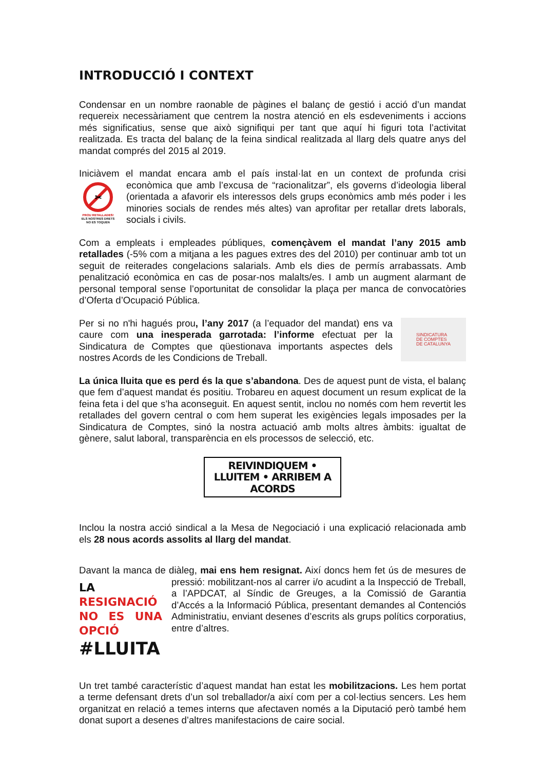INTRODUCCIÓ I CONTEXT
Condensar en un nombre raonable de pàgines el balanç de gestió i acció d’un mandat requereix necessàriament que centrem la nostra atenció en els esdeveniments i accions més significatius, sense que això signifiqui per tant que aquí hi figuri tota l’activitat realitzada. Es tracta del balanç de la feina sindical realitzada al llarg dels quatre anys del mandat comprés del 2015 al 2019.
Iniciàvem el mandat encara amb el país instal·lat en un context de profunda crisi
✂
PROU RETALLADES!
ELS NOSTRES DRETS NO ES TOQUEN econòmica que amb l’excusa de “racionalitzar”, els governs d’ideologia liberal (orientada a afavorir els interessos dels grups econòmics amb més poder i les minories socials de rendes més altes) van aprofitar per retallar drets laborals, socials i civils.
Com a empleats i empleades públiques, començàvem el mandat l’any 2015 amb retallades (-5% com a mitjana a les pagues extres des del 2010) per continuar amb tot un seguit de reiterades congelacions salarials. Amb els dies de permís arrabassats. Amb penalització econòmica en cas de posar-nos malalts/es. I amb un augment alarmant de personal temporal sense l’oportunitat de consolidar la plaça per manca de convocatòries d’Oferta d’Ocupació Pública.
SINDICATURA
DE COMPTES
DE CATALUNYA
Per si no n'hi hagués prou, l’any 2017 (a l’equador del mandat) ens va caure com una inesperada garrotada: l’informe efectuat per la Sindicatura de Comptes que qüestionava importants aspectes dels nostres Acords de les Condicions de Treball.
La única lluita que es perd és la que s’abandona. Des de aquest punt de vista, el balanç que fem d’aquest mandat és positiu. Trobareu en aquest document un resum explicat de la feina feta i del que s’ha aconseguit. En aquest sentit, inclou no només com hem revertit les retallades del govern central o com hem superat les exigències legals imposades per la Sindicatura de Comptes, sinó la nostra actuació amb molts altres àmbits: igualtat de gènere, salut laboral, transparència en els processos de selecció, etc.
REIVINDIQUEM • LLUITEM • ARRIBEM A ACORDS
Inclou la nostra acció sindical a la Mesa de Negociació i una explicació relacionada amb els 28 nous acords assolits al llarg del mandat.
Davant la manca de diàleg, mai ens hem resignat. Així doncs hem fet ús de mesures LA RESIGNACIÓ
NO ES UNA OPCIÓ
#LLUITA de pressió: mobilitzant-nos al carrer i/o acudint a la Inspecció de Treball, a l’APDCAT, al Síndic de Greuges, a la Comissió de Garantia d’Accés a la Informació Pública, presentant demandes al Contenciós Administratiu, enviant desenes d’escrits als grups polítics corporatius, entre d’altres.
Un tret també característic d’aquest mandat han estat les mobilitzacions. Les hem portat a terme defensant drets d’un sol treballador/a així com per a col·lectius sencers. Les hem organitzat en relació a temes interns que afectaven només a la Diputació però també hem donat suport a desenes d’altres manifestacions de caire social.